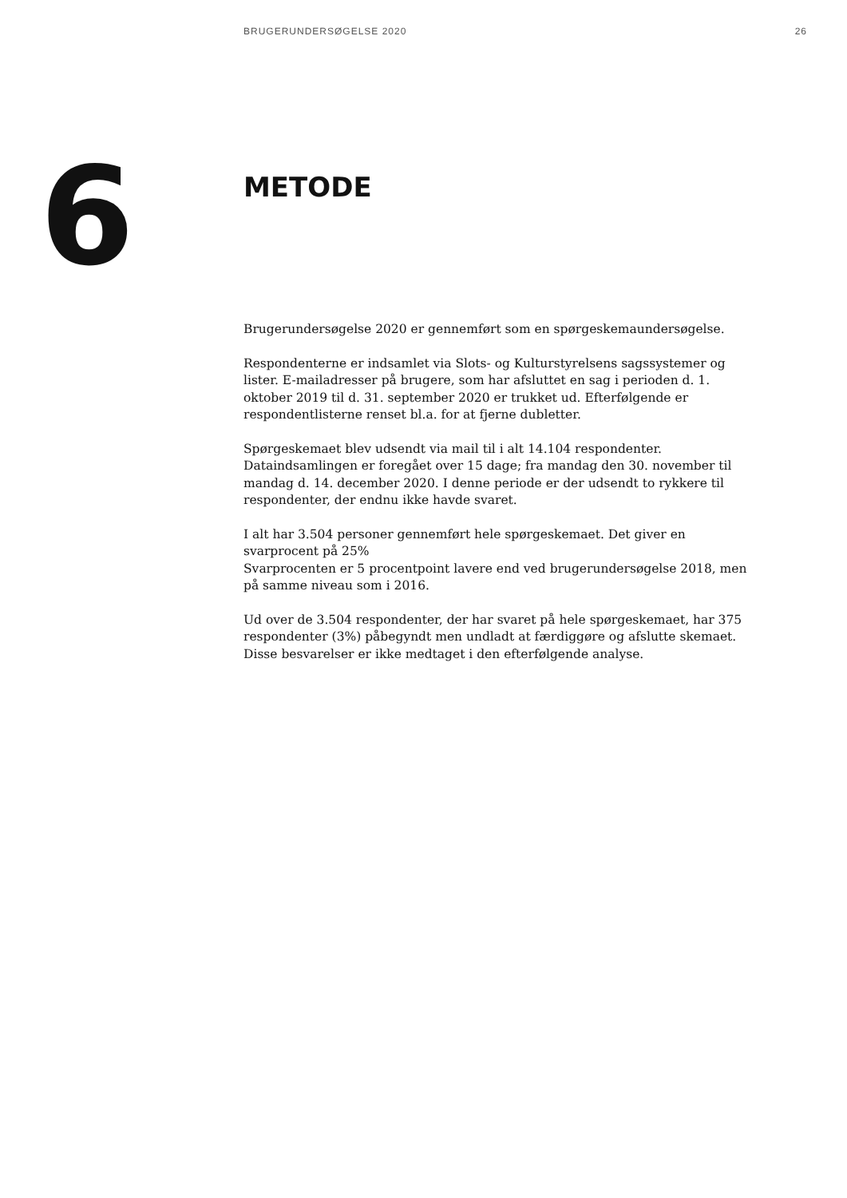BRUGERUNDERSØGELSE 2020 26
6
METODE
Brugerundersøgelse 2020 er gennemført som en spørgeskemaundersøgelse.
Respondenterne er indsamlet via Slots- og Kulturstyrelsens sagssystemer og lister. E-mailadresser på brugere, som har afsluttet en sag i perioden d. 1. oktober 2019 til d. 31. september 2020 er trukket ud. Efterfølgende er respondentlisterne renset bl.a. for at fjerne dubletter.
Spørgeskemaet blev udsendt via mail til i alt 14.104 respondenter. Dataindsamlingen er foregået over 15 dage; fra mandag den 30. november til mandag d. 14. december 2020. I denne periode er der udsendt to rykkere til respondenter, der endnu ikke havde svaret.
I alt har 3.504 personer gennemført hele spørgeskemaet. Det giver en svarprocent på 25%
Svarprocenten er 5 procentpoint lavere end ved brugerundersøgelse 2018, men på samme niveau som i 2016.
Ud over de 3.504 respondenter, der har svaret på hele spørgeskemaet, har 375 respondenter (3%) påbegyndt men undladt at færdiggøre og afslutte skemaet. Disse besvarelser er ikke medtaget i den efterfølgende analyse.